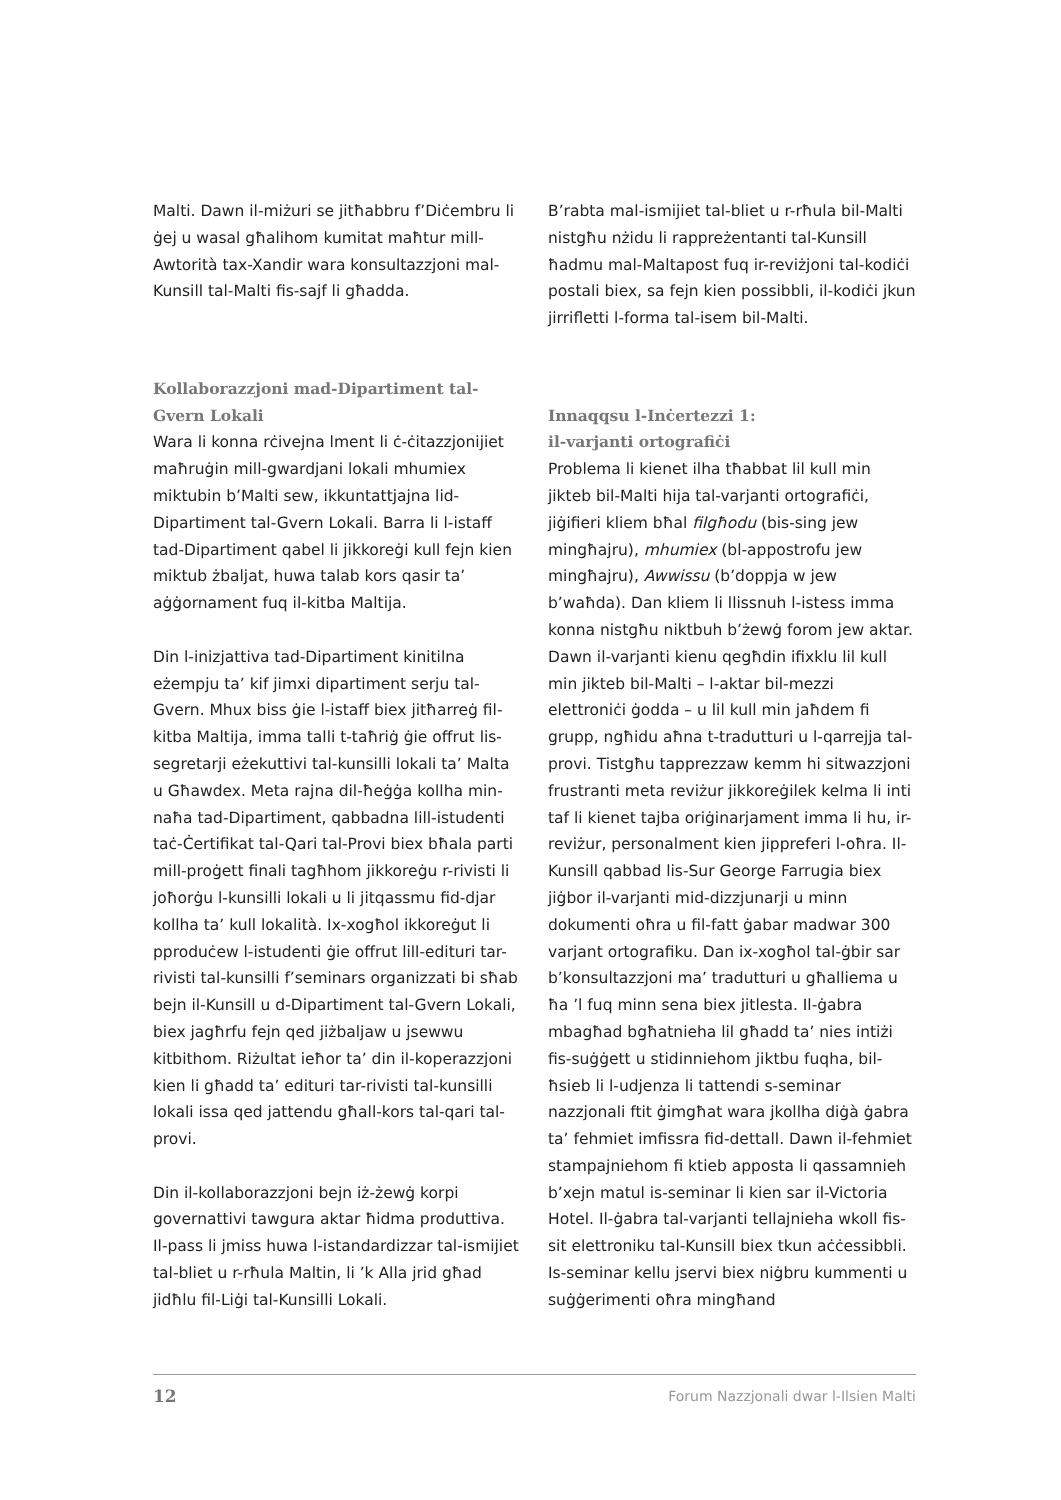Malti. Dawn il-miżuri se jitħabbru f’Diċembru li ġej u wasal għalihom kumitat maħtur mill-Awtorità tax-Xandir wara konsultazzjoni mal-Kunsill tal-Malti fis-sajf li għadda.
Kollaborazzjoni mad-Dipartiment tal-Gvern Lokali
Wara li konna rċivejna lment li ċ-ċitazzjonijiet maħruġin mill-gwardjani lokali mhumiex miktubin b’Malti sew, ikkuntattjajna lid-Dipartiment tal-Gvern Lokali. Barra li l-istaff tad-Dipartiment qabel li jikkoreġi kull fejn kien miktub żbaljat, huwa talab kors qasir ta’ aġġornament fuq il-kitba Maltija.
Din l-inizjattiva tad-Dipartiment kinitilna eżempju ta’ kif jimxi dipartiment serju tal-Gvern. Mhux biss ġie l-istaff biex jitħarreġ fil-kitba Maltija, imma talli t-taħriġ ġie offrut lis-segretarji eżekuttivi tal-kunsilli lokali ta’ Malta u Għawdex. Meta rajna dil-ħeġġa kollha min-naħa tad-Dipartiment, qabbadna lill-istudenti taċ-Ċertifikat tal-Qari tal-Provi biex bħala parti mill-proġett finali tagħhom jikkoreġu r-rivisti li joħorġu l-kunsilli lokali u li jitqassmu fid-djar kollha ta’ kull lokalità. Ix-xogħol ikkoreġut li pproduċew l-istudenti ġie offrut lill-edituri tar-rivisti tal-kunsilli f’seminars organizzati bi sħab bejn il-Kunsill u d-Dipartiment tal-Gvern Lokali, biex jagħrfu fejn qed jiżbaljaw u jsewwu kitbithom. Riżultat ieħor ta’ din il-koperazzjoni kien li għadd ta’ edituri tar-rivisti tal-kunsilli lokali issa qed jattendu għall-kors tal-qari tal-provi.
Din il-kollaborazzjoni bejn iż-żewġ korpi governattivi tawgura aktar ħidma produttiva. Il-pass li jmiss huwa l-istandardizzar tal-ismijiet tal-bliet u r-rħula Maltin, li ’k Alla jrid għad jidħlu fil-Liġi tal-Kunsilli Lokali.
B’rabta mal-ismijiet tal-bliet u r-rħula bil-Malti nistgħu nżidu li rappreżentanti tal-Kunsill ħadmu mal-Maltapost fuq ir-reviżjoni tal-kodiċi postali biex, sa fejn kien possibbli, il-kodiċi jkun jirrifletti l-forma tal-isem bil-Malti.
Innaqqsu l-Inċertezzi 1:
il-varjanti ortografiċi
Problema li kienet ilha tħabbat lil kull min jikteb bil-Malti hija tal-varjanti ortografiċi, jiġifieri kliem bħal filgħodu (bis-sing jew mingħajru), mhumiex (bl-appostrofu jew mingħajru), Awwissu (b’doppja w jew b’waħda). Dan kliem li llissnuh l-istess imma konna nistgħu niktbuh b’żewġ forom jew aktar. Dawn il-varjanti kienu qegħdin ifixklu lil kull min jikteb bil-Malti – l-aktar bil-mezzi elettroniċi ġodda – u lil kull min jaħdem fi grupp, ngħidu aħna t-tradutturi u l-qarrejja tal-provi. Tistgħu tapprezzaw kemm hi sitwazzjoni frustranti meta reviżur jikkoreġilek kelma li inti taf li kienet tajba oriġinarjament imma li hu, ir-reviżur, personalment kien jippreferi l-oħra. Il-Kunsill qabbad lis-Sur George Farrugia biex jiġbor il-varjanti mid-dizzjunarji u minn dokumenti oħra u fil-fatt ġabar madwar 300 varjant ortografiku. Dan ix-xogħol tal-ġbir sar b’konsultazzjoni ma’ tradutturi u għalliema u ħa ’l fuq minn sena biex jitlesta. Il-ġabra mbagħad bgħatnieha lil għadd ta’ nies intiżi fis-suġġett u stidinniehom jiktbu fuqha, bil-ħsieb li l-udjenza li tattendi s-seminar nazzjonali ftit ġimgħat wara jkollha diġà ġabra ta’ fehmiet imfissra fid-dettall. Dawn il-fehmiet stampajniehom fi ktieb apposta li qassamnieh b’xejn matul is-seminar li kien sar il-Victoria Hotel. Il-ġabra tal-varjanti tellajnieha wkoll fis-sit elettroniku tal-Kunsill biex tkun aċċessibbli. Is-seminar kellu jservi biex niġbru kummenti u suġġerimenti oħra mingħand
12 Forum Nazzjonali dwar l-Ilsien Malti